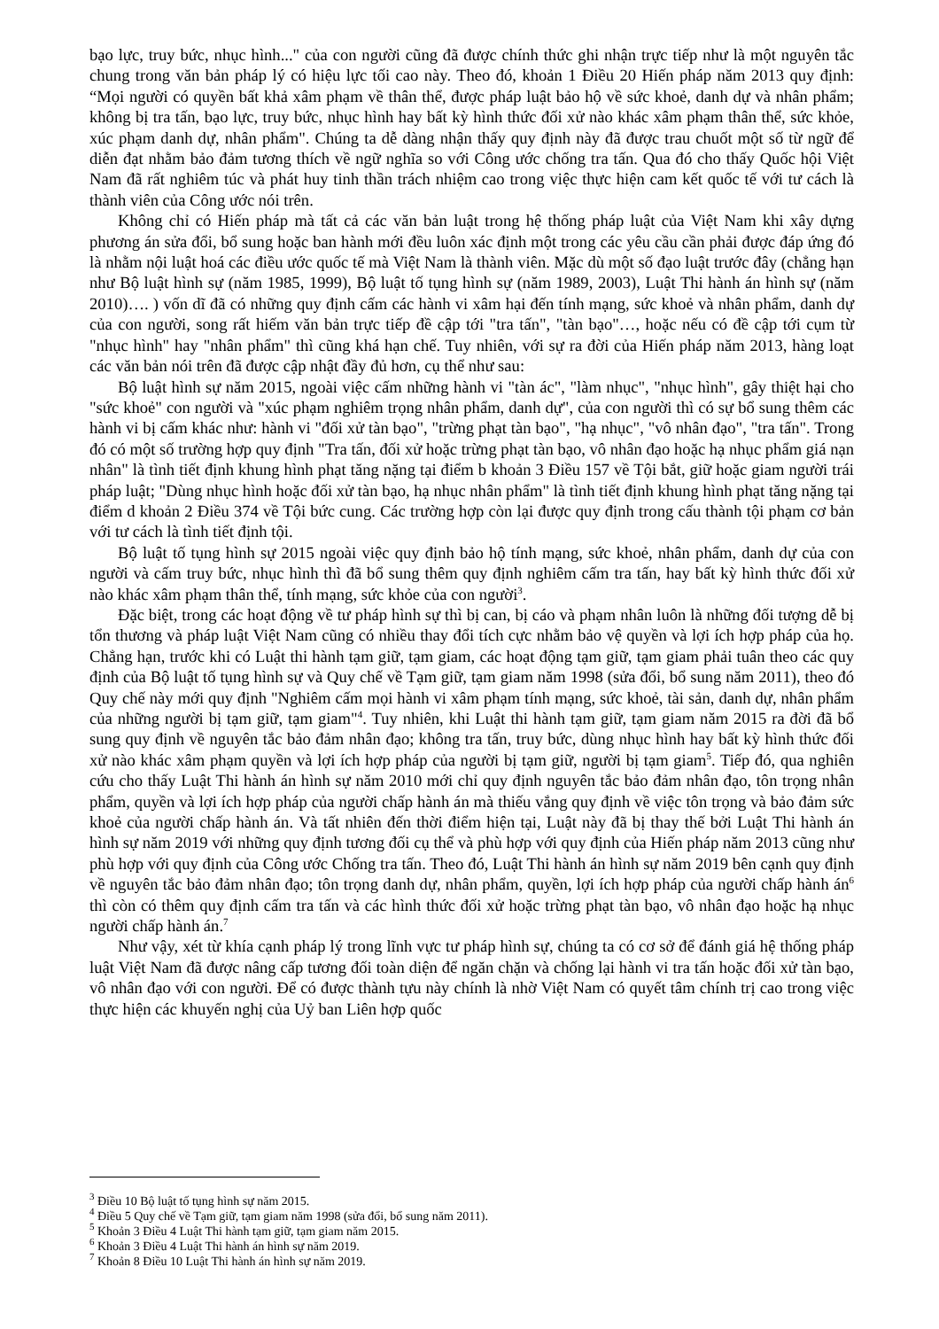bạo lực, truy bức, nhục hình..." của con người cũng đã được chính thức ghi nhận trực tiếp như là một nguyên tắc chung trong văn bản pháp lý có hiệu lực tối cao này. Theo đó, khoản 1 Điều 20 Hiến pháp năm 2013 quy định: “Mọi người có quyền bất khả xâm phạm về thân thể, được pháp luật bảo hộ về sức khoẻ, danh dự và nhân phẩm; không bị tra tấn, bạo lực, truy bức, nhục hình hay bất kỳ hình thức đối xử nào khác xâm phạm thân thể, sức khỏe, xúc phạm danh dự, nhân phẩm". Chúng ta dễ dàng nhận thấy quy định này đã được trau chuốt một số từ ngữ để diễn đạt nhằm bảo đảm tương thích về ngữ nghĩa so với Công ước chống tra tấn. Qua đó cho thấy Quốc hội Việt Nam đã rất nghiêm túc và phát huy tinh thần trách nhiệm cao trong việc thực hiện cam kết quốc tế với tư cách là thành viên của Công ước nói trên.
Không chỉ có Hiến pháp mà tất cả các văn bản luật trong hệ thống pháp luật của Việt Nam khi xây dựng phương án sửa đổi, bổ sung hoặc ban hành mới đều luôn xác định một trong các yêu cầu cần phải được đáp ứng đó là nhằm nội luật hoá các điều ước quốc tế mà Việt Nam là thành viên. Mặc dù một số đạo luật trước đây (chẳng hạn như Bộ luật hình sự (năm 1985, 1999), Bộ luật tố tụng hình sự (năm 1989, 2003), Luật Thi hành án hình sự (năm 2010)…. ) vốn dĩ đã có những quy định cấm các hành vi xâm hại đến tính mạng, sức khoẻ và nhân phẩm, danh dự của con người, song rất hiếm văn bản trực tiếp đề cập tới "tra tấn", "tàn bạo"…, hoặc nếu có đề cập tới cụm từ "nhục hình" hay "nhân phẩm" thì cũng khá hạn chế. Tuy nhiên, với sự ra đời của Hiến pháp năm 2013, hàng loạt các văn bản nói trên đã được cập nhật đầy đủ hơn, cụ thể như sau:
Bộ luật hình sự năm 2015, ngoài việc cấm những hành vi "tàn ác", "làm nhục", "nhục hình", gây thiệt hại cho "sức khoẻ" con người và "xúc phạm nghiêm trọng nhân phẩm, danh dự", của con người thì có sự bổ sung thêm các hành vi bị cấm khác như: hành vi "đối xử tàn bạo", "trừng phạt tàn bạo", "hạ nhục", "vô nhân đạo", "tra tấn". Trong đó có một số trường hợp quy định "Tra tấn, đối xử hoặc trừng phạt tàn bạo, vô nhân đạo hoặc hạ nhục phẩm giá nạn nhân" là tình tiết định khung hình phạt tăng nặng tại điểm b khoản 3 Điều 157 về Tội bắt, giữ hoặc giam người trái pháp luật; "Dùng nhục hình hoặc đối xử tàn bạo, hạ nhục nhân phẩm" là tình tiết định khung hình phạt tăng nặng tại điểm d khoản 2 Điều 374 về Tội bức cung. Các trường hợp còn lại được quy định trong cấu thành tội phạm cơ bản với tư cách là tình tiết định tội.
Bộ luật tố tụng hình sự 2015 ngoài việc quy định bảo hộ tính mạng, sức khoẻ, nhân phẩm, danh dự của con người và cấm truy bức, nhục hình thì đã bổ sung thêm quy định nghiêm cấm tra tấn, hay bất kỳ hình thức đối xử nào khác xâm phạm thân thể, tính mạng, sức khỏe của con người<sup>3</sup>.
Đặc biệt, trong các hoạt động về tư pháp hình sự thì bị can, bị cáo và phạm nhân luôn là những đối tượng dễ bị tổn thương và pháp luật Việt Nam cũng có nhiều thay đổi tích cực nhằm bảo vệ quyền và lợi ích hợp pháp của họ. Chẳng hạn, trước khi có Luật thi hành tạm giữ, tạm giam, các hoạt động tạm giữ, tạm giam phải tuân theo các quy định của Bộ luật tố tụng hình sự và Quy chế về Tạm giữ, tạm giam năm 1998 (sửa đổi, bổ sung năm 2011), theo đó Quy chế này mới quy định "Nghiêm cấm mọi hành vi xâm phạm tính mạng, sức khoẻ, tài sản, danh dự, nhân phẩm của những người bị tạm giữ, tạm giam"<sup>4</sup>. Tuy nhiên, khi Luật thi hành tạm giữ, tạm giam năm 2015 ra đời đã bổ sung quy định về nguyên tắc bảo đảm nhân đạo; không tra tấn, truy bức, dùng nhục hình hay bất kỳ hình thức đối xử nào khác xâm phạm quyền và lợi ích hợp pháp của người bị tạm giữ, người bị tạm giam<sup>5</sup>. Tiếp đó, qua nghiên cứu cho thấy Luật Thi hành án hình sự năm 2010 mới chỉ quy định nguyên tắc bảo đảm nhân đạo, tôn trọng nhân phẩm, quyền và lợi ích hợp pháp của người chấp hành án mà thiếu vắng quy định về việc tôn trọng và bảo đảm sức khoẻ của người chấp hành án. Và tất nhiên đến thời điểm hiện tại, Luật này đã bị thay thế bởi Luật Thi hành án hình sự năm 2019 với những quy định tương đối cụ thể và phù hợp với quy định của Hiến pháp năm 2013 cũng như phù hợp với quy định của Công ước Chống tra tấn. Theo đó, Luật Thi hành án hình sự năm 2019 bên cạnh quy định về nguyên tắc bảo đảm nhân đạo; tôn trọng danh dự, nhân phẩm, quyền, lợi ích hợp pháp của người chấp hành án<sup>6</sup> thì còn có thêm quy định cấm tra tấn và các hình thức đối xử hoặc trừng phạt tàn bạo, vô nhân đạo hoặc hạ nhục người chấp hành án.<sup>7</sup>
Như vậy, xét từ khía cạnh pháp lý trong lĩnh vực tư pháp hình sự, chúng ta có cơ sở để đánh giá hệ thống pháp luật Việt Nam đã được nâng cấp tương đối toàn diện để ngăn chặn và chống lại hành vi tra tấn hoặc đối xử tàn bạo, vô nhân đạo với con người. Để có được thành tựu này chính là nhờ Việt Nam có quyết tâm chính trị cao trong việc thực hiện các khuyến nghị của Uỷ ban Liên hợp quốc
<sup>3</sup> Điều 10 Bộ luật tố tụng hình sự năm 2015.
<sup>4</sup> Điều 5 Quy chế về Tạm giữ, tạm giam năm 1998 (sửa đổi, bổ sung năm 2011).
<sup>5</sup> Khoản 3 Điều 4 Luật Thi hành tạm giữ, tạm giam năm 2015.
<sup>6</sup> Khoản 3 Điều 4 Luật Thi hành án hình sự năm 2019.
<sup>7</sup> Khoản 8 Điều 10 Luật Thi hành án hình sự năm 2019.